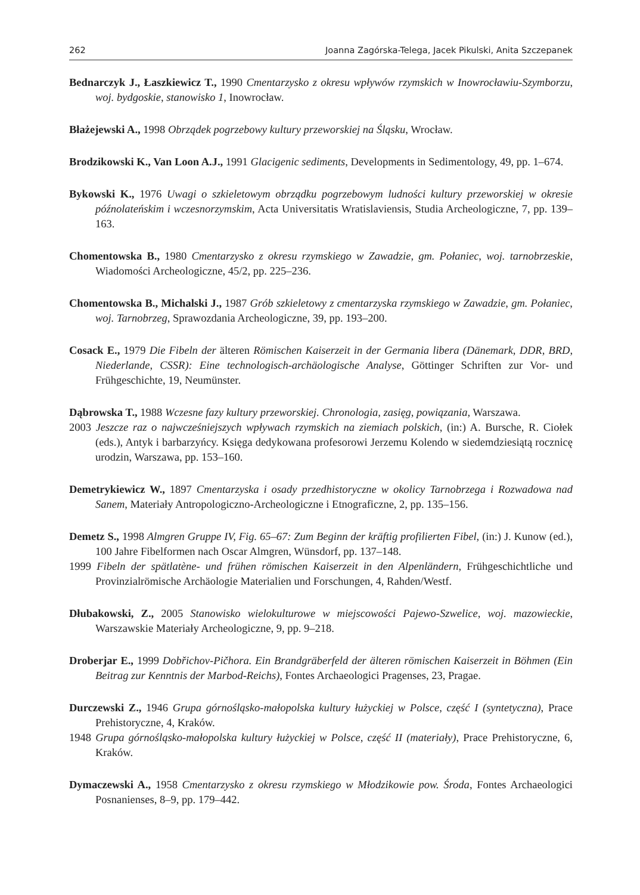262 Joanna Zagórska-Telega, Jacek Pikulski, Anita Szczepanek
Bednarczyk J., Łaszkiewicz T., 1990 Cmentarzysko z okresu wpływów rzymskich w Inowrocławiu-Szymborzu, woj. bydgoskie, stanowisko 1, Inowrocław.
Błażejewski A., 1998 Obrządek pogrzebowy kultury przeworskiej na Śląsku, Wrocław.
Brodzikowski K., Van Loon A.J., 1991 Glacigenic sediments, Developments in Sedimentology, 49, pp. 1–674.
Bykowski K., 1976 Uwagi o szkieletowym obrządku pogrzebowym ludności kultury przeworskiej w okresie późnolateńskim i wczesnorzymskim, Acta Universitatis Wratislaviensis, Studia Archeologiczne, 7, pp. 139–163.
Chomentowska B., 1980 Cmentarzysko z okresu rzymskiego w Zawadzie, gm. Połaniec, woj. tarnobrzeskie, Wiadomości Archeologiczne, 45/2, pp. 225–236.
Chomentowska B., Michalski J., 1987 Grób szkieletowy z cmentarzyska rzymskiego w Zawadzie, gm. Połaniec, woj. Tarnobrzeg, Sprawozdania Archeologiczne, 39, pp. 193–200.
Cosack E., 1979 Die Fibeln der älteren Römischen Kaiserzeit in der Germania libera (Dänemark, DDR, BRD, Niederlande, CSSR): Eine technologisch-archäologische Analyse, Göttinger Schriften zur Vor- und Frühgeschichte, 19, Neumünster.
Dąbrowska T., 1988 Wczesne fazy kultury przeworskiej. Chronologia, zasięg, powiązania, Warszawa.
2003 Jeszcze raz o najwcześniejszych wpływach rzymskich na ziemiach polskich, (in:) A. Bursche, R. Ciołek (eds.), Antyk i barbarzyńcy. Księga dedykowana profesorowi Jerzemu Kolendo w siedemdziesiątą rocznicę urodzin, Warszawa, pp. 153–160.
Demetrykiewicz W., 1897 Cmentarzyska i osady przedhistoryczne w okolicy Tarnobrzega i Rozwadowa nad Sanem, Materiały Antropologiczno-Archeologiczne i Etnograficzne, 2, pp. 135–156.
Demetz S., 1998 Almgren Gruppe IV, Fig. 65–67: Zum Beginn der kräftig profilierten Fibel, (in:) J. Kunow (ed.), 100 Jahre Fibelformen nach Oscar Almgren, Wünsdorf, pp. 137–148.
1999 Fibeln der spätlatène- und frühen römischen Kaiserzeit in den Alpenländern, Frühgeschichtliche und Provinzialrömische Archäologie Materialien und Forschungen, 4, Rahden/Westf.
Dłubakowski, Z., 2005 Stanowisko wielokulturowe w miejscowości Pajewo-Szwelice, woj. mazowieckie, Warszawskie Materiały Archeologiczne, 9, pp. 9–218.
Droberjar E., 1999 Dobřichov-Pičhora. Ein Brandgräberfeld der älteren römischen Kaiserzeit in Böhmen (Ein Beitrag zur Kenntnis der Marbod-Reichs), Fontes Archaeologici Pragenses, 23, Pragae.
Durczewski Z., 1946 Grupa górnośląsko-małopolska kultury łużyckiej w Polsce, część I (syntetyczna), Prace Prehistoryczne, 4, Kraków.
1948 Grupa górnośląsko-małopolska kultury łużyckiej w Polsce, część II (materiały), Prace Prehistoryczne, 6, Kraków.
Dymaczewski A., 1958 Cmentarzysko z okresu rzymskiego w Młodzikowie pow. Środa, Fontes Archaeologici Posnanienses, 8–9, pp. 179–442.